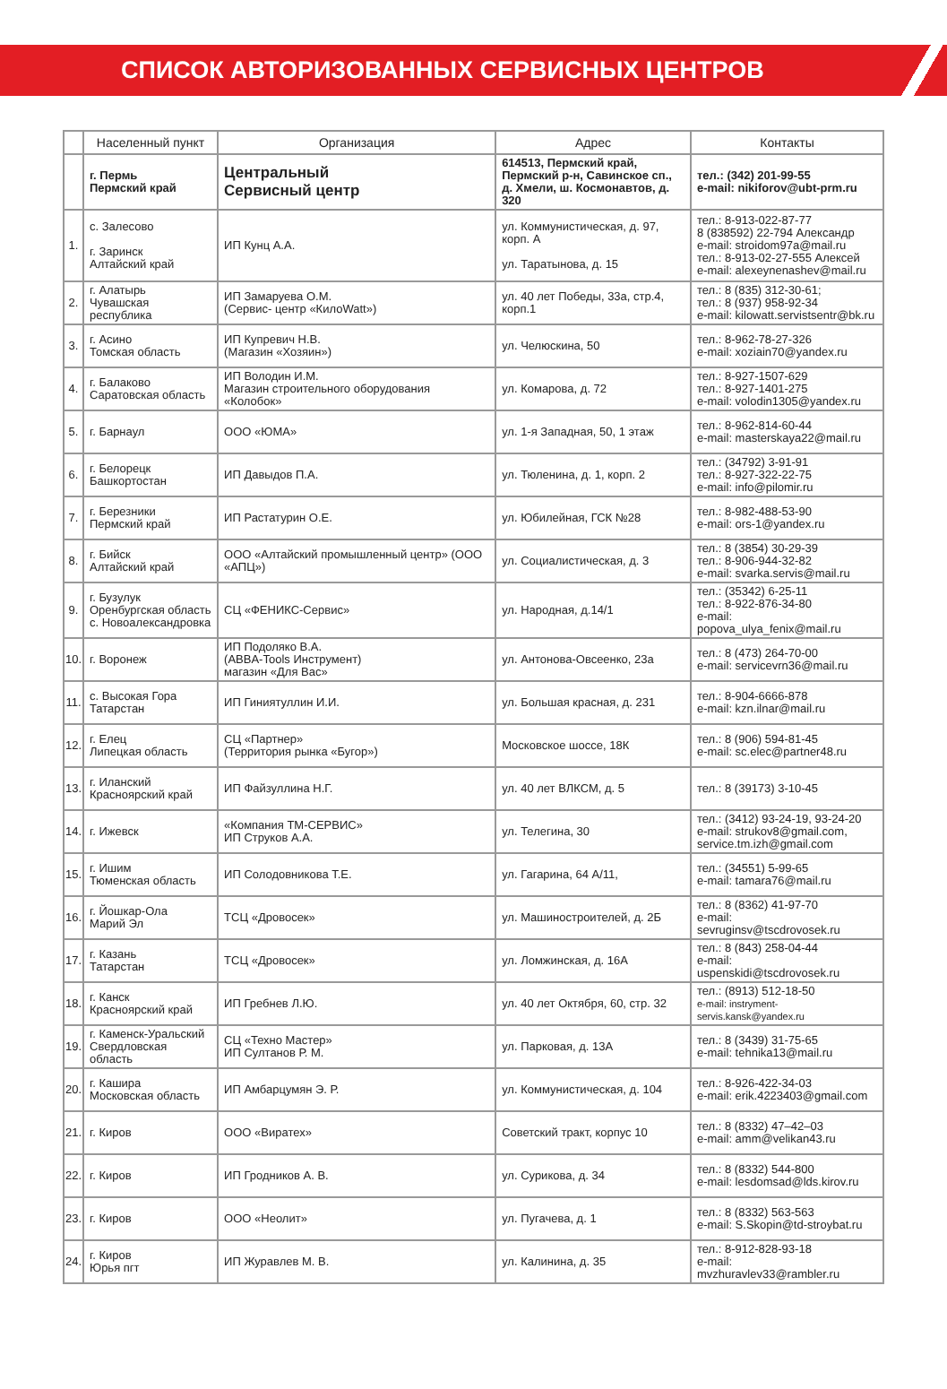СПИСОК АВТОРИЗОВАННЫХ СЕРВИСНЫХ ЦЕНТРОВ
| | Населенный пункт | Организация | Адрес | Контакты |
| --- | --- | --- | --- | --- |
| | г. Пермь Пермский край | Центральный Сервисный центр | 614513, Пермский край, Пермский р-н, Савинское сп., д. Хмели, ш. Космонавтов, д. 320 | тел.: (342) 201-99-55 e-mail: nikiforov@ubt-prm.ru |
| 1. | с. Залесово г. Заринск Алтайский край | ИП Кунц А.А. | ул. Коммунистическая, д. 97, корп. А ул. Таратынова, д. 15 | тел.: 8-913-022-87-77 8 (838592) 22-794 Александр e-mail: stroidom97a@mail.ru тел.: 8-913-02-27-555 Алексей e-mail: alexeynenashev@mail.ru |
| 2. | г. Алатырь Чувашская республика | ИП Замаруева О.М. (Сервис- центр «КилоWatt») | ул. 40 лет Победы, 33а, стр.4, корп.1 | тел.: 8 (835) 312-30-61; тел.: 8 (937) 958-92-34 e-mail: kilowatt.servistsentr@bk.ru |
| 3. | г. Асино Томская область | ИП Купревич Н.В. (Магазин «Хозяин») | ул. Челюскина, 50 | тел.: 8-962-78-27-326 e-mail: xoziain70@yandex.ru |
| 4. | г. Балаково Саратовская область | ИП Володин И.М. Магазин строительного оборудования «Колобок» | ул. Комарова, д. 72 | тел.: 8-927-1507-629 тел.: 8-927-1401-275 e-mail: volodin1305@yandex.ru |
| 5. | г. Барнаул | ООО «ЮМА» | ул. 1-я Западная, 50, 1 этаж | тел.: 8-962-814-60-44 e-mail: masterskaya22@mail.ru |
| 6. | г. Белорецк Башкортостан | ИП Давыдов П.А. | ул. Тюленина, д. 1, корп. 2 | тел.: (34792) 3-91-91 тел.: 8-927-322-22-75 e-mail: info@pilomir.ru |
| 7. | г. Березники Пермский край | ИП Растатурин О.Е. | ул. Юбилейная, ГСК №28 | тел.: 8-982-488-53-90 e-mail: ors-1@yandex.ru |
| 8. | г. Бийск Алтайский край | ООО «Алтайский промышленный центр» (ООО «АПЦ») | ул. Социалистическая, д. 3 | тел.: 8 (3854) 30-29-39 тел.: 8-906-944-32-82 e-mail: svarka.servis@mail.ru |
| 9. | г. Бузулук Оренбургская область с. Новоалександровка | СЦ «ФЕНИКС-Сервис» | ул. Народная, д.14/1 | тел.: (35342) 6-25-11 тел.: 8-922-876-34-80 e-mail: popova_ulya_fenix@mail.ru |
| 10. | г. Воронеж | ИП Подоляко В.А. (ABBA-Tools Инструмент) магазин «Для Вас» | ул. Антонова-Овсеенко, 23а | тел.: 8 (473) 264-70-00 e-mail: servicevrn36@mail.ru |
| 11. | с. Высокая Гора Татарстан | ИП Гиниятуллин И.И. | ул. Большая красная, д. 231 | тел.: 8-904-6666-878 e-mail: kzn.ilnar@mail.ru |
| 12. | г. Елец Липецкая область | СЦ «Партнер» (Территория рынка «Бугор») | Московское шоссе, 18К | тел.: 8 (906) 594-81-45 e-mail: sc.elec@partner48.ru |
| 13. | г. Иланский Красноярский край | ИП Файзуллина Н.Г. | ул. 40 лет ВЛКСМ, д. 5 | тел.: 8 (39173) 3-10-45 |
| 14. | г. Ижевск | «Компания ТМ-СЕРВИС» ИП Струков А.А. | ул. Телегина, 30 | тел.: (3412) 93-24-19, 93-24-20 e-mail: strukov8@gmail.com, service.tm.izh@gmail.com |
| 15. | г. Ишим Тюменская область | ИП Солодовникова Т.Е. | ул. Гагарина, 64 А/11, | тел.: (34551) 5-99-65 e-mail: tamara76@mail.ru |
| 16. | г. Йошкар-Ола Марий Эл | ТСЦ «Дровосек» | ул. Машиностроителей, д. 2Б | тел.: 8 (8362) 41-97-70 e-mail: sevruginsv@tscdrovosek.ru |
| 17. | г. Казань Татарстан | ТСЦ «Дровосек» | ул. Ломжинская, д. 16А | тел.: 8 (843) 258-04-44 e-mail: uspenskidi@tscdrovosek.ru |
| 18. | г. Канск Красноярский край | ИП Гребнев Л.Ю. | ул. 40 лет Октября, 60, стр. 32 | тел.: (8913) 512-18-50 e-mail: instryment-servis.kansk@yandex.ru |
| 19. | г. Каменск-Уральский Свердловская область | СЦ «Техно Мастер» ИП Султанов Р. М. | ул. Парковая, д. 13А | тел.: 8 (3439) 31-75-65 e-mail: tehnika13@mail.ru |
| 20. | г. Кашира Московская область | ИП Амбарцумян Э. Р. | ул. Коммунистическая, д. 104 | тел.: 8-926-422-34-03 e-mail: erik.4223403@gmail.com |
| 21. | г. Киров | ООО «Виратех» | Советский тракт, корпус 10 | тел.: 8 (8332) 47–42–03 e-mail: amm@velikan43.ru |
| 22. | г. Киров | ИП Гродников А. В. | ул. Сурикова, д. 34 | тел.: 8 (8332) 544-800 e-mail: lesdomsad@lds.kirov.ru |
| 23. | г. Киров | ООО «Неолит» | ул. Пугачева, д. 1 | тел.: 8 (8332) 563-563 e-mail: S.Skopin@td-stroybat.ru |
| 24. | г. Киров Юрья пгт | ИП Журавлев М. В. | ул. Калинина, д. 35 | тел.: 8-912-828-93-18 e-mail: mvzhuravlev33@rambler.ru |